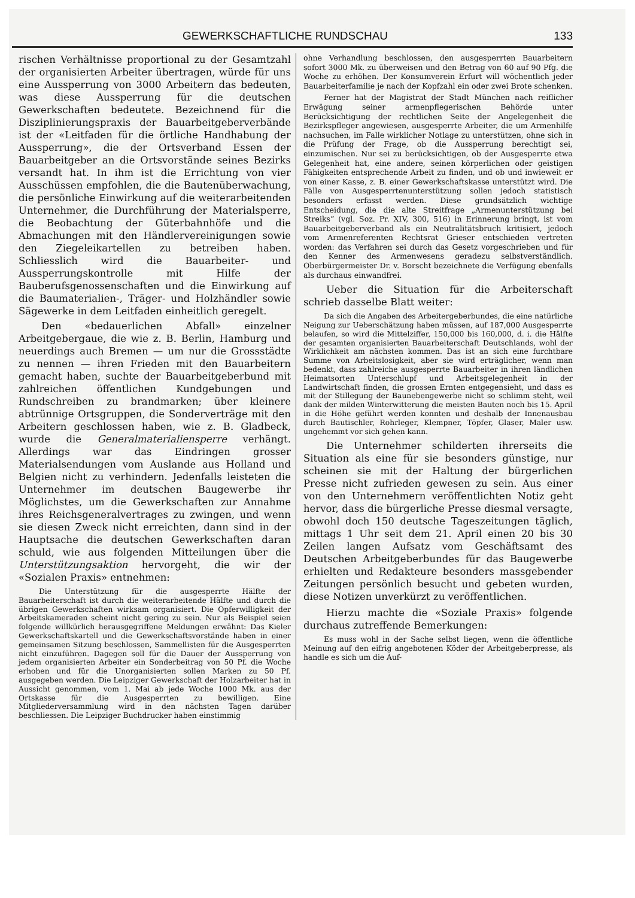GEWERKSCHAFTLICHE RUNDSCHAU 133
rischen Verhältnisse proportional zu der Gesamtzahl der organisierten Arbeiter übertragen, würde für uns eine Aussperrung von 3000 Arbeitern das bedeuten, was diese Aussperrung für die deutschen Gewerkschaften bedeutete. Bezeichnend für die Disziplinierungspraxis der Bauarbeitgeberverbände ist der «Leitfaden für die örtliche Handhabung der Aussperrung», die der Ortsverband Essen der Bauarbeitgeber an die Ortsvorstände seines Bezirks versandt hat. In ihm ist die Errichtung von vier Ausschüssen empfohlen, die die Bautenüberwachung, die persönliche Einwirkung auf die weiterarbeitenden Unternehmer, die Durchführung der Materialsperre, die Beobachtung der Güterbahnhöfe und die Abmachungen mit den Händlervereinigungen sowie den Ziegeleikartellen zu betreiben haben. Schliesslich wird die Bauarbeiter- und Aussperrungskontrolle mit Hilfe der Bauberufsgenossenschaften und die Einwirkung auf die Baumaterialien-, Träger- und Holzhändler sowie Sägewerke in dem Leitfaden einheitlich geregelt.
Den «bedauerlichen Abfall» einzelner Arbeitgebergaue, die wie z. B. Berlin, Hamburg und neuerdings auch Bremen — um nur die Grossstädte zu nennen — ihren Frieden mit den Bauarbeitern gemacht haben, suchte der Bauarbeitgeberbund mit zahlreichen öffentlichen Kundgebungen und Rundschreiben zu brandmarken; über kleinere abtrünnige Ortsgruppen, die Sonderverträge mit den Arbeitern geschlossen haben, wie z. B. Gladbeck, wurde die Generalmaterialiensperre verhängt. Allerdings war das Eindringen grosser Materialsendungen vom Auslande aus Holland und Belgien nicht zu verhindern. Jedenfalls leisteten die Unternehmer im deutschen Baugewerbe ihr Möglichstes, um die Gewerkschaften zur Annahme ihres Reichsgeneralvertrages zu zwingen, und wenn sie diesen Zweck nicht erreichten, dann sind in der Hauptsache die deutschen Gewerkschaften daran schuld, wie aus folgenden Mitteilungen über die Unterstützungsaktion hervorgeht, die wir der «Sozialen Praxis» entnehmen:
Die Unterstützung für die ausgesperrte Hälfte der Bauarbeiterschaft ist durch die weiterarbeitende Hälfte und durch die übrigen Gewerkschaften wirksam organisiert. Die Opferwilligkeit der Arbeitskameraden scheint nicht gering zu sein. Nur als Beispiel seien folgende willkürlich herausgegriffene Meldungen erwähnt: Das Kieler Gewerkschaftskartell und die Gewerkschaftsvorstände haben in einer gemeinsamen Sitzung beschlossen, Sammellisten für die Ausgesperrten nicht einzuführen. Dagegen soll für die Dauer der Aussperrung von jedem organisierten Arbeiter ein Sonderbeitrag von 50 Pf. die Woche erhoben und für die Unorganisierten sollen Marken zu 50 Pf. ausgegeben werden. Die Leipziger Gewerkschaft der Holzarbeiter hat in Aussicht genommen, vom 1. Mai ab jede Woche 1000 Mk. aus der Ortskasse für die Ausgesperrten zu bewilligen. Eine Mitgliederversammlung wird in den nächsten Tagen darüber beschliessen. Die Leipziger Buchdrucker haben einstimmig
ohne Verhandlung beschlossen, den ausgesperrten Bauarbeitern sofort 3000 Mk. zu überweisen und den Betrag von 60 auf 90 Pfg. die Woche zu erhöhen. Der Konsumverein Erfurt will wöchentlich jeder Bauarbeiterfamilie je nach der Kopfzahl ein oder zwei Brote schenken.
Ferner hat der Magistrat der Stadt München nach reiflicher Erwägung seiner armenpflegerischen Behörde unter Berücksichtigung der rechtlichen Seite der Angelegenheit die Bezirkspfleger angewiesen, ausgesperrte Arbeiter, die um Armenhilfe nachsuchen, im Falle wirklicher Notlage zu unterstützen, ohne sich in die Prüfung der Frage, ob die Aussperrung berechtigt sei, einzumischen. Nur sei zu berücksichtigen, ob der Ausgesperrte etwa Gelegenheit hat, eine andere, seinen körperlichen oder geistigen Fähigkeiten entsprechende Arbeit zu finden, und ob und inwieweit er von einer Kasse, z. B. einer Gewerkschaftskasse unterstützt wird. Die Fälle von Ausgesperrtenunterstützung sollen jedoch statistisch besonders erfasst werden. Diese grundsätzlich wichtige Entscheidung, die die alte Streitfrage „Armenunterstützung bei Streiks“ (vgl. Soz. Pr. XIV, 300, 516) in Erinnerung bringt, ist vom Bauarbeitgeberverband als ein Neutralitätsbruch kritisiert, jedoch vom Armenreferenten Rechtsrat Grieser entschieden vertreten worden: das Verfahren sei durch das Gesetz vorgeschrieben und für den Kenner des Armenwesens geradezu selbstverständlich. Oberbürgermeister Dr. v. Borscht bezeichnete die Verfügung ebenfalls als durchaus einwandfrei.
Ueber die Situation für die Arbeiterschaft schrieb dasselbe Blatt weiter:
Da sich die Angaben des Arbeitergeberbundes, die eine natürliche Neigung zur Ueberschätzung haben müssen, auf 187,000 Ausgesperrte belaufen, so wird die Mittelziffer, 150,000 bis 160,000, d. i. die Hälfte der gesamten organisierten Bauarbeiterschaft Deutschlands, wohl der Wirklichkeit am nächsten kommen. Das ist an sich eine furchtbare Summe von Arbeitslosigkeit, aber sie wird erträglicher, wenn man bedenkt, dass zahlreiche ausgesperrte Bauarbeiter in ihren ländlichen Heimatsorten Unterschlupf und Arbeitsgelegenheit in der Landwirtschaft finden, die grossen Ernten entgegensieht, und dass es mit der Stillegung der Baunebengewerbe nicht so schlimm steht, weil dank der milden Winterwitterung die meisten Bauten noch bis 15. April in die Höhe geführt werden konnten und deshalb der Innenausbau durch Bautischler, Rohrleger, Klempner, Töpfer, Glaser, Maler usw. ungehemmt vor sich gehen kann.
Die Unternehmer schilderten ihrerseits die Situation als eine für sie besonders günstige, nur scheinen sie mit der Haltung der bürgerlichen Presse nicht zufrieden gewesen zu sein. Aus einer von den Unternehmern veröffentlichten Notiz geht hervor, dass die bürgerliche Presse diesmal versagte, obwohl doch 150 deutsche Tageszeitungen täglich, mittags 1 Uhr seit dem 21. April einen 20 bis 30 Zeilen langen Aufsatz vom Geschäftsamt des Deutschen Arbeitgeberbundes für das Baugewerbe erhielten und Redakteure besonders massgebender Zeitungen persönlich besucht und gebeten wurden, diese Notizen unverkürzt zu veröffentlichen.
Hierzu machte die «Soziale Praxis» folgende durchaus zutreffende Bemerkungen:
Es muss wohl in der Sache selbst liegen, wenn die öffentliche Meinung auf den eifrig angebotenen Köder der Arbeitgeberpresse, als handle es sich um die Auf-